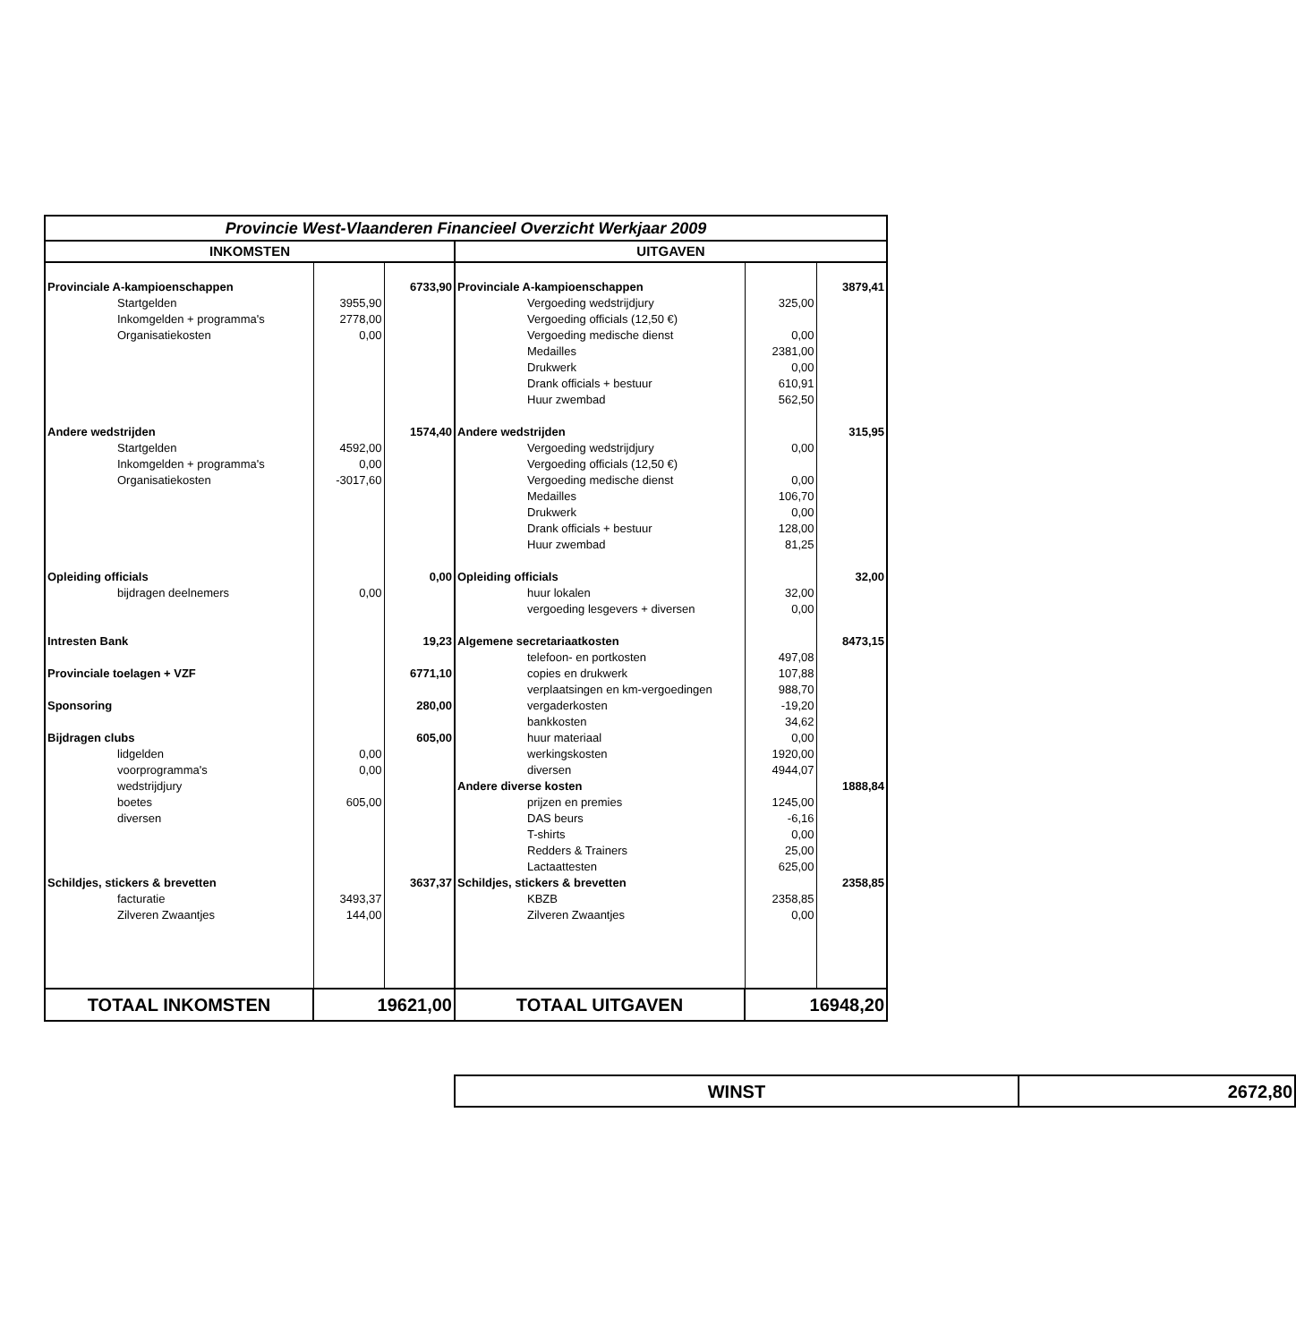| Provincie West-Vlaanderen Financieel Overzicht Werkjaar 2009 | | | | | |
| INKOMSTEN | | | UITGAVEN | | |
| Provinciale A-kampioenschappen | | 6733,90 | Provinciale A-kampioenschappen | | 3879,41 |
| Startgelden | 3955,90 | | Vergoeding wedstrijdjury | 325,00 | |
| Inkomgelden + programma's | 2778,00 | | Vergoeding officials (12,50 €) | | |
| Organisatiekosten | 0,00 | | Vergoeding medische dienst | 0,00 | |
| | | | Medailles | 2381,00 | |
| | | | Drukwerk | 0,00 | |
| | | | Drank officials + bestuur | 610,91 | |
| | | | Huur zwembad | 562,50 | |
| Andere wedstrijden | | 1574,40 | Andere wedstrijden | | 315,95 |
| Startgelden | 4592,00 | | Vergoeding wedstrijdjury | 0,00 | |
| Inkomgelden + programma's | 0,00 | | Vergoeding officials (12,50 €) | | |
| Organisatiekosten | -3017,60 | | Vergoeding medische dienst | 0,00 | |
| | | | Medailles | 106,70 | |
| | | | Drukwerk | 0,00 | |
| | | | Drank officials + bestuur | 128,00 | |
| | | | Huur zwembad | 81,25 | |
| Opleiding officials | | 0,00 | Opleiding officials | | 32,00 |
| bijdragen deelnemers | 0,00 | | huur lokalen | 32,00 | |
| | | | vergoeding lesgevers + diversen | 0,00 | |
| Intresten Bank | | 19,23 | Algemene secretariaatkosten | | 8473,15 |
| | | | telefoon- en portkosten | 497,08 | |
| Provinciale toelagen + VZF | | 6771,10 | copies en drukwerk | 107,88 | |
| | | | verplaatsingen en km-vergoedingen | 988,70 | |
| Sponsoring | | 280,00 | vergaderkosten | -19,20 | |
| | | | bankkosten | 34,62 | |
| Bijdragen clubs | | 605,00 | huur materiaal | 0,00 | |
| lidgelden | 0,00 | | werkingskosten | 1920,00 | |
| voorprogramma's | 0,00 | | diversen | 4944,07 | |
| wedstrijdjury | | | Andere diverse kosten | | 1888,84 |
| boetes | 605,00 | | prijzen en premies | 1245,00 | |
| diversen | | | DAS beurs | -6,16 | |
| | | | T-shirts | 0,00 | |
| | | | Redders & Trainers | 25,00 | |
| | | | Lactaattesten | 625,00 | |
| Schildjes, stickers & brevetten | | 3637,37 | Schildjes, stickers & brevetten | | 2358,85 |
| facturatie | 3493,37 | | KBZB | 2358,85 | |
| Zilveren Zwaantjes | 144,00 | | Zilveren Zwaantjes | 0,00 | |
| TOTAAL INKOMSTEN | 19621,00 | | TOTAAL UITGAVEN | 16948,20 | |
| WINST | 2672,80 |